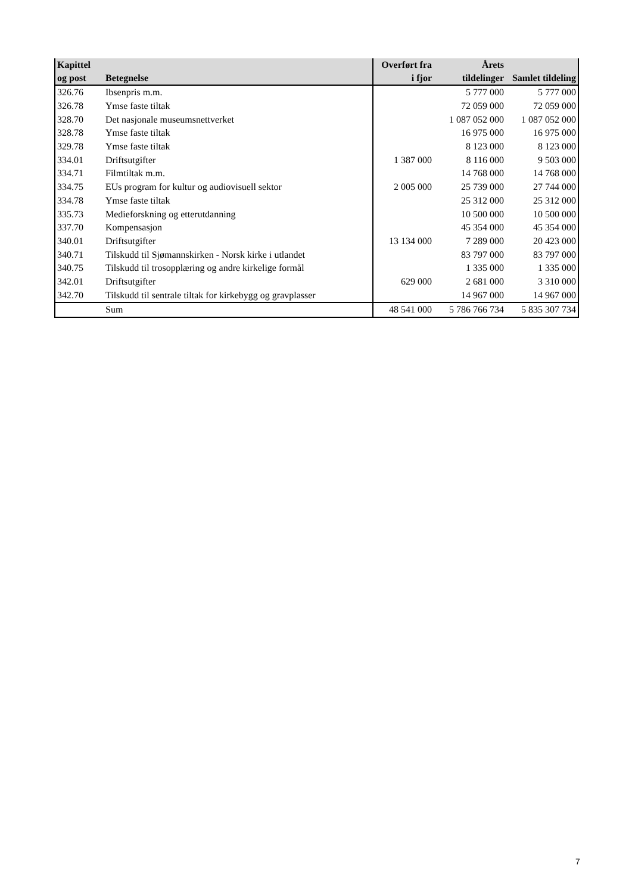| Kapittel og post | Betegnelse | Overført fra i fjor | Årets tildelinger | Samlet tildeling |
| --- | --- | --- | --- | --- |
| 326.76 | Ibsenpris m.m. | | 5 777 000 | 5 777 000 |
| 326.78 | Ymse faste tiltak | | 72 059 000 | 72 059 000 |
| 328.70 | Det nasjonale museumsnettverket | | 1 087 052 000 | 1 087 052 000 |
| 328.78 | Ymse faste tiltak | | 16 975 000 | 16 975 000 |
| 329.78 | Ymse faste tiltak | | 8 123 000 | 8 123 000 |
| 334.01 | Driftsutgifter | 1 387 000 | 8 116 000 | 9 503 000 |
| 334.71 | Filmtiltak m.m. | | 14 768 000 | 14 768 000 |
| 334.75 | EUs program for kultur og audiovisuell sektor | 2 005 000 | 25 739 000 | 27 744 000 |
| 334.78 | Ymse faste tiltak | | 25 312 000 | 25 312 000 |
| 335.73 | Medieforskning og etterutdanning | | 10 500 000 | 10 500 000 |
| 337.70 | Kompensasjon | | 45 354 000 | 45 354 000 |
| 340.01 | Driftsutgifter | 13 134 000 | 7 289 000 | 20 423 000 |
| 340.71 | Tilskudd til Sjømannskirken - Norsk kirke i utlandet | | 83 797 000 | 83 797 000 |
| 340.75 | Tilskudd til trosopplæring og andre kirkelige formål | | 1 335 000 | 1 335 000 |
| 342.01 | Driftsutgifter | 629 000 | 2 681 000 | 3 310 000 |
| 342.70 | Tilskudd til sentrale tiltak for kirkebygg og gravplasser | | 14 967 000 | 14 967 000 |
| | Sum | 48 541 000 | 5 786 766 734 | 5 835 307 734 |
7